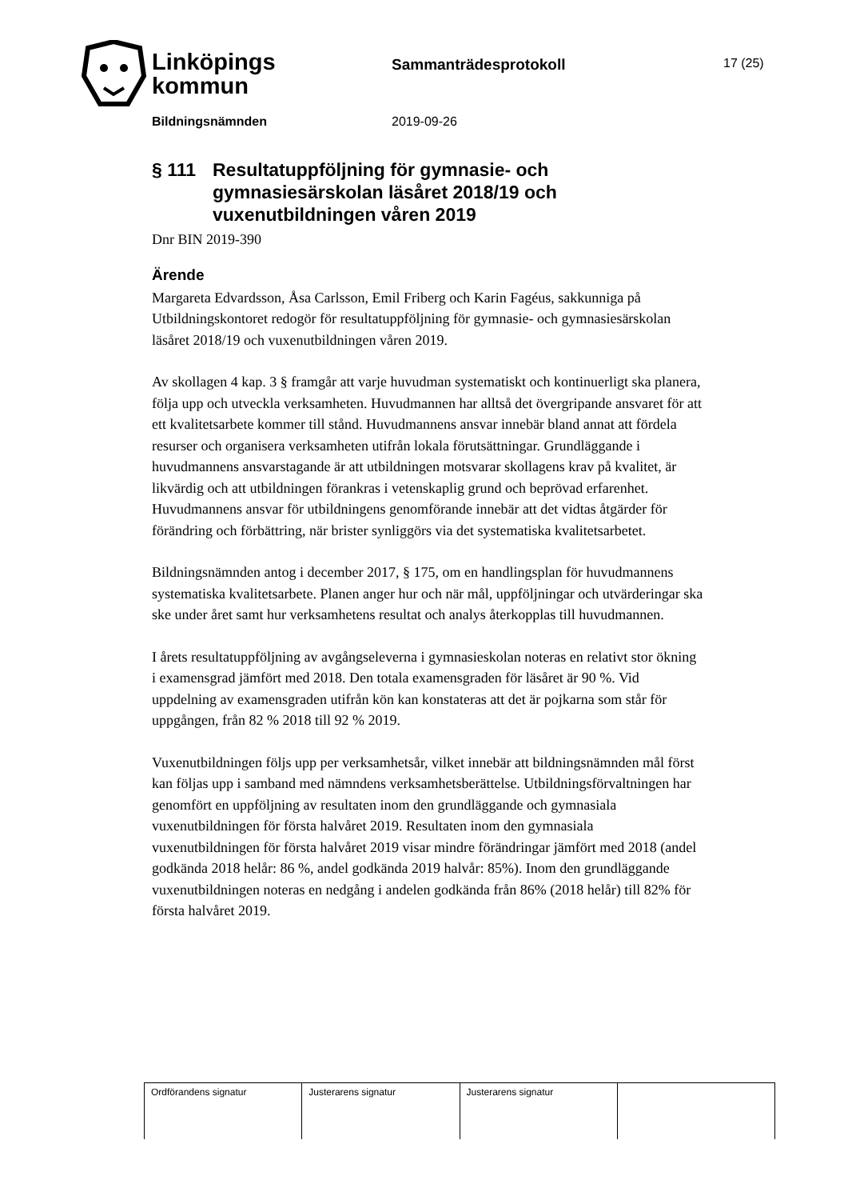Linköpings
kommun
Sammanträdesprotokoll 17 (25)
Bildningsnämnden 2019-09-26
§ 111 Resultatuppföljning för gymnasie- och gymnasiesärskolan läsåret 2018/19 och vuxenutbildningen våren 2019
Dnr BIN 2019-390
Ärende
Margareta Edvardsson, Åsa Carlsson, Emil Friberg och Karin Fagéus, sakkunniga på Utbildningskontoret redogör för resultatuppföljning för gymnasie- och gymnasiesärskolan läsåret 2018/19 och vuxenutbildningen våren 2019.
Av skollagen 4 kap. 3 § framgår att varje huvudman systematiskt och kontinuerligt ska planera, följa upp och utveckla verksamheten. Huvudmannen har alltså det övergripande ansvaret för att ett kvalitetsarbete kommer till stånd. Huvudmannens ansvar innebär bland annat att fördela resurser och organisera verksamheten utifrån lokala förutsättningar. Grundläggande i huvudmannens ansvarstagande är att utbildningen motsvarar skollagens krav på kvalitet, är likvärdig och att utbildningen förankras i vetenskaplig grund och beprövad erfarenhet. Huvudmannens ansvar för utbildningens genomförande innebär att det vidtas åtgärder för förändring och förbättring, när brister synliggörs via det systematiska kvalitetsarbetet.
Bildningsnämnden antog i december 2017, § 175, om en handlingsplan för huvudmannens systematiska kvalitetsarbete. Planen anger hur och när mål, uppföljningar och utvärderingar ska ske under året samt hur verksamhetens resultat och analys återkopplas till huvudmannen.
I årets resultatuppföljning av avgångseleverna i gymnasieskolan noteras en relativt stor ökning i examensgrad jämfört med 2018. Den totala examensgraden för läsåret är 90 %. Vid uppdelning av examensgraden utifrån kön kan konstateras att det är pojkarna som står för uppgången, från 82 % 2018 till 92 % 2019.
Vuxenutbildningen följs upp per verksamhetsår, vilket innebär att bildningsnämnden mål först kan följas upp i samband med nämndens verksamhetsberättelse. Utbildningsförvaltningen har genomfört en uppföljning av resultaten inom den grundläggande och gymnasiala vuxenutbildningen för första halvåret 2019. Resultaten inom den gymnasiala vuxenutbildningen för första halvåret 2019 visar mindre förändringar jämfört med 2018 (andel godkända 2018 helår: 86 %, andel godkända 2019 halvår: 85%). Inom den grundläggande vuxenutbildningen noteras en nedgång i andelen godkända från 86% (2018 helår) till 82% för första halvåret 2019.
| Ordförandens signatur | Justerarens signatur | Justerarens signatur | |